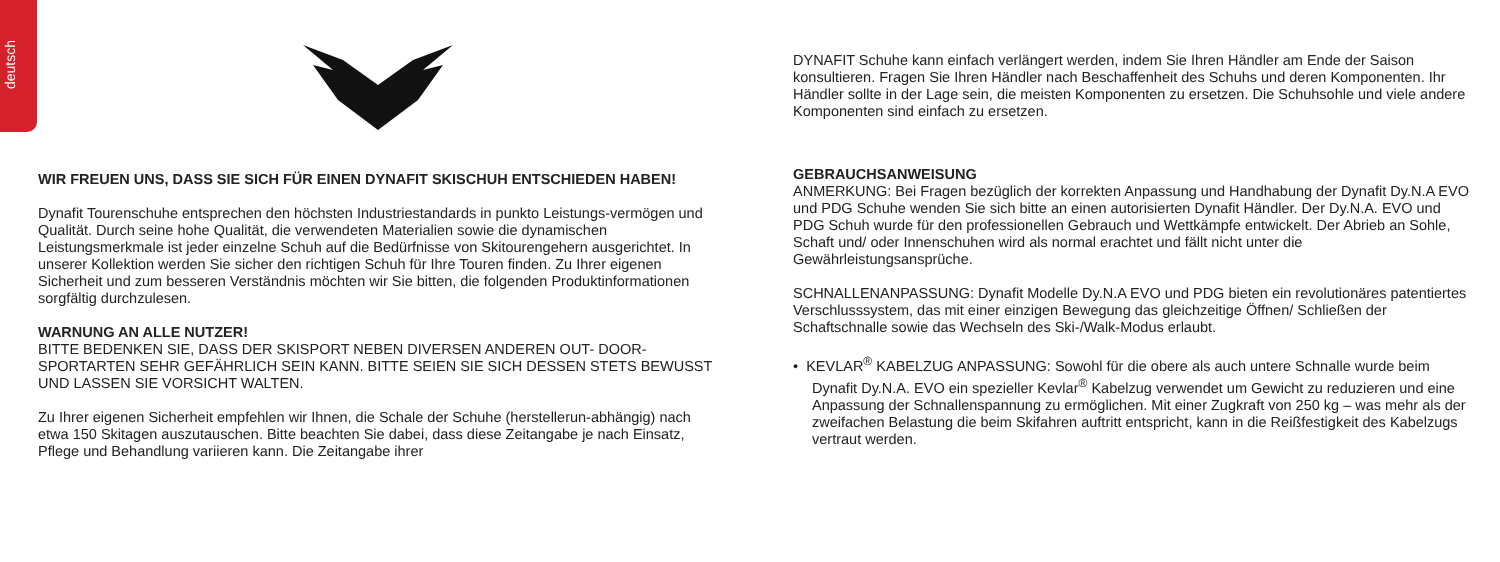deutsch
WIR FREUEN UNS, DASS SIE SICH FÜR EINEN DYNAFIT SKISCHUH ENTSCHIEDEN HABEN!
Dynafit Tourenschuhe entsprechen den höchsten Industriestandards in punkto Leistungs-vermögen und Qualität. Durch seine hohe Qualität, die verwendeten Materialien sowie die dynamischen Leistungsmerkmale ist jeder einzelne Schuh auf die Bedürfnisse von Skitourengehern ausgerichtet. In unserer Kollektion werden Sie sicher den richtigen Schuh für Ihre Touren finden. Zu Ihrer eigenen Sicherheit und zum besseren Verständnis möchten wir Sie bitten, die folgenden Produktinformationen sorgfältig durchzulesen.
WARNUNG AN ALLE NUTZER!
BITTE BEDENKEN SIE, DASS DER SKISPORT NEBEN DIVERSEN ANDEREN OUT- DOOR-SPORTARTEN SEHR GEFÄHRLICH SEIN KANN. BITTE SEIEN SIE SICH DESSEN STETS BEWUSST UND LASSEN SIE VORSICHT WALTEN.
Zu Ihrer eigenen Sicherheit empfehlen wir Ihnen, die Schale der Schuhe (herstellerun-abhängig) nach etwa 150 Skitagen auszutauschen. Bitte beachten Sie dabei, dass diese Zeitangabe je nach Einsatz, Pflege und Behandlung variieren kann. Die Zeitangabe ihrer
DYNAFIT Schuhe kann einfach verlängert werden, indem Sie Ihren Händler am Ende der Saison konsultieren. Fragen Sie Ihren Händler nach Beschaffenheit des Schuhs und deren Komponenten. Ihr Händler sollte in der Lage sein, die meisten Komponenten zu ersetzen. Die Schuhsohle und viele andere Komponenten sind einfach zu ersetzen.
GEBRAUCHSANWEISUNG
ANMERKUNG: Bei Fragen bezüglich der korrekten Anpassung und Handhabung der Dynafit Dy.N.A EVO und PDG Schuhe wenden Sie sich bitte an einen autorisierten Dynafit Händler. Der Dy.N.A. EVO und PDG Schuh wurde für den professionellen Gebrauch und Wettkämpfe entwickelt. Der Abrieb an Sohle, Schaft und/ oder Innenschuhen wird als normal erachtet und fällt nicht unter die Gewährleistungsansprüche.
SCHNALLENANPASSUNG: Dynafit Modelle Dy.N.A EVO und PDG bieten ein revolutionäres patentiertes Verschlusssystem, das mit einer einzigen Bewegung das gleichzeitige Öffnen/ Schließen der Schaftschnalle sowie das Wechseln des Ski-/Walk-Modus erlaubt.
• KEVLAR<sup>®</sup> KABELZUG ANPASSUNG: Sowohl für die obere als auch untere Schnalle wurde beim Dynafit Dy.N.A. EVO ein spezieller Kevlar<sup>®</sup> Kabelzug verwendet um Gewicht zu reduzieren und eine Anpassung der Schnallenspannung zu ermöglichen. Mit einer Zugkraft von 250 kg – was mehr als der zweifachen Belastung die beim Skifahren auftritt entspricht, kann in die Reißfestigkeit des Kabelzugs vertraut werden.